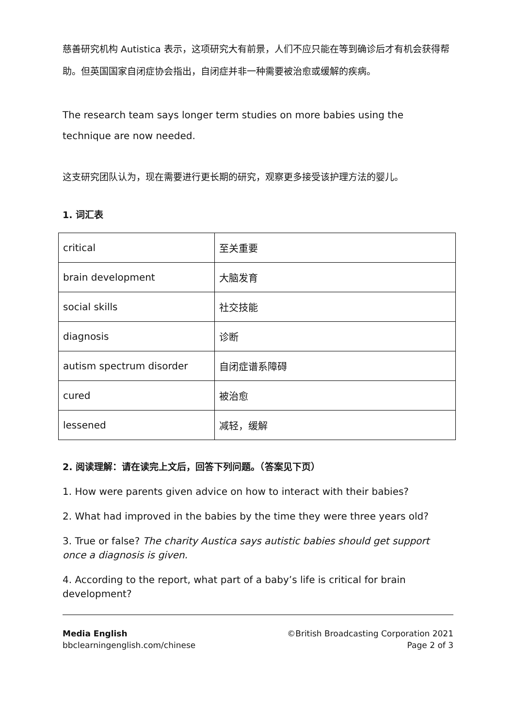慈善研究机构 Autistica 表示，这项研究大有前景，人们不应只能在等到确诊后才有机会获得帮助。但英国国家自闭症协会指出，自闭症并非一种需要被治愈或缓解的疾病。
The research team says longer term studies on more babies using the technique are now needed.
这支研究团队认为，现在需要进行更长期的研究，观察更多接受该护理方法的婴儿。
1. 词汇表
| critical | 至关重要 |
| brain development | 大脑发育 |
| social skills | 社交技能 |
| diagnosis | 诊断 |
| autism spectrum disorder | 自闭症谱系障碍 |
| cured | 被治愈 |
| lessened | 减轻，缓解 |
2. 阅读理解：请在读完上文后，回答下列问题。（答案见下页）
1. How were parents given advice on how to interact with their babies?
2. What had improved in the babies by the time they were three years old?
3. True or false? The charity Austica says autistic babies should get support once a diagnosis is given.
4. According to the report, what part of a baby’s life is critical for brain development?
Media English
bbclearningenglish.com/chinese
©British Broadcasting Corporation 2021
Page 2 of 3